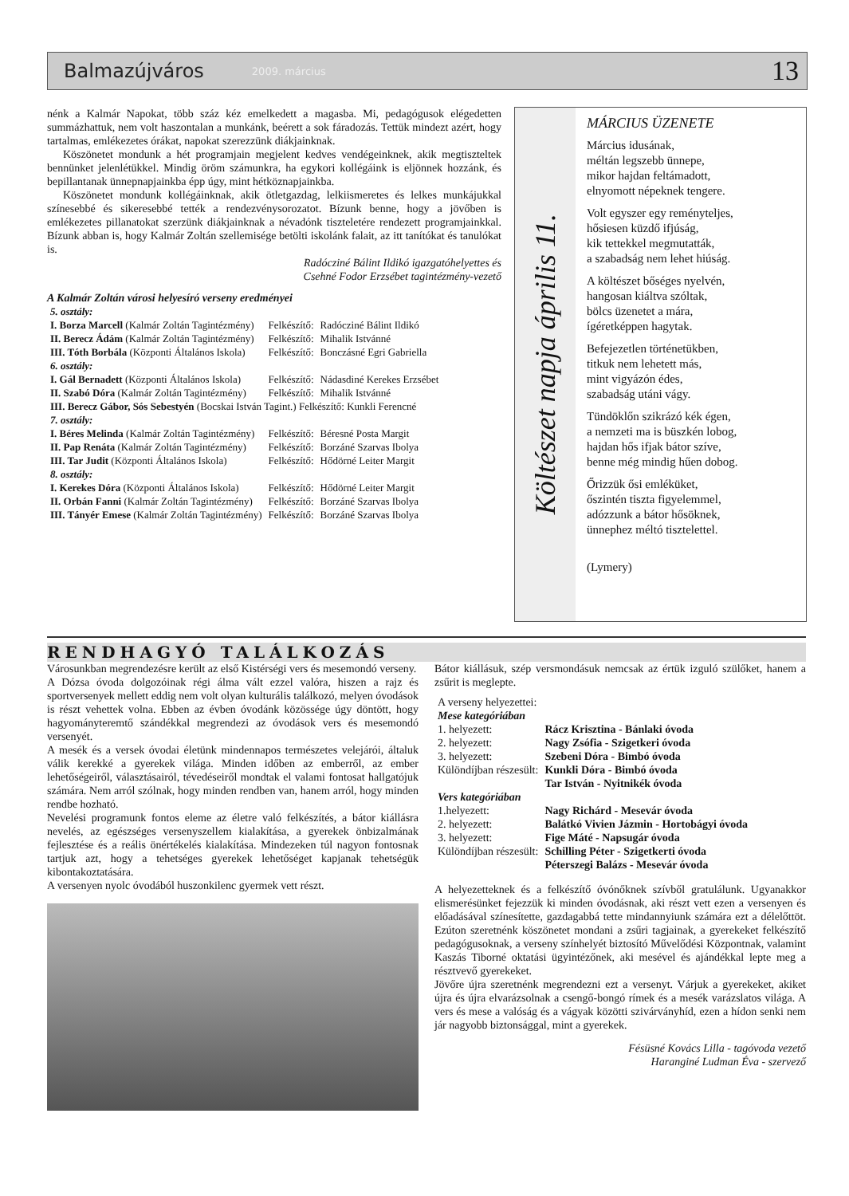Balmazújváros 2009. március 13
nénk a Kalmár Napokat, több száz kéz emelkedett a magasba. Mi, pedagógusok elégedetten summázhattuk, nem volt haszontalan a munkánk, beérett a sok fáradozás. Tettük mindezt azért, hogy tartalmas, emlékezetes órákat, napokat szerezzünk diákjainknak.
Köszönetet mondunk a hét programjain megjelent kedves vendégeinknek, akik megtiszteltek bennünket jelenlétükkel. Mindig öröm számunkra, ha egykori kollégáink is eljönnek hozzánk, és bepillantanak ünnepnapjainkba épp úgy, mint hétköznapjainkba.
Köszönetet mondunk kollégáinknak, akik ötletgazdag, lelkiismeretes és lelkes munkájukkal színesebbé és sikeresebbé tették a rendezvénysorozatot. Bízunk benne, hogy a jövőben is emlékezetes pillanatokat szerzünk diákjainknak a névadónk tiszteletére rendezett programjainkkal. Bízunk abban is, hogy Kalmár Zoltán szellemisége betölti iskolánk falait, az itt tanítókat és tanulókat is.
Radócziné Bálint Ildikó igazgatóhelyettes és
Csehné Fodor Erzsébet tagintézmény-vezető
A Kalmár Zoltán városi helyesíró verseny eredményei
| 5. osztály: | | |
| I. Borza Marcell (Kalmár Zoltán Tagintézmény) | Felkészítő: | Radócziné Bálint Ildikó |
| II. Berecz Ádám (Kalmár Zoltán Tagintézmény) | Felkészítő: | Mihalik Istvánné |
| III. Tóth Borbála (Központi Általános Iskola) | Felkészítő: | Bonczásné Egri Gabriella |
| 6. osztály: | | |
| I. Gál Bernadett (Központi Általános Iskola) | Felkészítő: | Nádasdiné Kerekes Erzsébet |
| II. Szabó Dóra (Kalmár Zoltán Tagintézmény) | Felkészítő: | Mihalik Istvánné |
| III. Berecz Gábor, Sós Sebestyén (Bocskai István Tagint.) Felkészítő: Kunkli Ferencné | | |
| 7. osztály: | | |
| I. Béres Melinda (Kalmár Zoltán Tagintézmény) | Felkészítő: | Béresné Posta Margit |
| II. Pap Renáta (Kalmár Zoltán Tagintézmény) | Felkészítő: | Borzáné Szarvas Ibolya |
| III. Tar Judit (Központi Általános Iskola) | Felkészítő: | Hődörné Leiter Margit |
| 8. osztály: | | |
| I. Kerekes Dóra (Központi Általános Iskola) | Felkészítő: | Hődörné Leiter Margit |
| II. Orbán Fanni (Kalmár Zoltán Tagintézmény) | Felkészítő: | Borzáné Szarvas Ibolya |
| III. Tányér Emese (Kalmár Zoltán Tagintézmény) | Felkészítő: | Borzáné Szarvas Ibolya |
Költészet napja április 11.
MÁRCIUS ÜZENETE
Március idusának,
méltán legszebb ünnepe,
mikor hajdan feltámadott,
elnyomott népeknek tengere.
Volt egyszer egy reményteljes,
hősiesen küzdő ifjúság,
kik tettekkel megmutatták,
a szabadság nem lehet hiúság.
A költészet bőséges nyelvén,
hangosan kiáltva szóltak,
bölcs üzenetet a mára,
ígéretképpen hagytak.
Befejezetlen történetükben,
titkuk nem lehetett más,
mint vigyázón édes,
szabadság utáni vágy.
Tündöklőn szikrázó kék égen,
a nemzeti ma is büszkén lobog,
hajdan hős ifjak bátor szíve,
benne még mindig hűen dobog.
Őrizzük ősi emléküket,
őszintén tiszta figyelemmel,
adózzunk a bátor hősöknek,
ünnephez méltó tisztelettel.
(Lymery)
RENDHAGYÓ TALÁLKOZÁS
Városunkban megrendezésre került az első Kistérségi vers és mesemondó verseny.
A Dózsa óvoda dolgozóinak régi álma vált ezzel valóra, hiszen a rajz és sportversenyek mellett eddig nem volt olyan kulturális találkozó, melyen óvodások is részt vehettek volna. Ebben az évben óvodánk közössége úgy döntött, hogy hagyományteremtő szándékkal megrendezi az óvodások vers és mesemondó versenyét.
A mesék és a versek óvodai életünk mindennapos természetes velejárói, általuk válik kerekké a gyerekek világa. Minden időben az emberről, az ember lehetőségeiről, választásairól, tévedéseiről mondtak el valami fontosat hallgatójuk számára. Nem arról szólnak, hogy minden rendben van, hanem arról, hogy minden rendbe hozható.
Nevelési programunk fontos eleme az életre való felkészítés, a bátor kiállásra nevelés, az egészséges versenyszellem kialakítása, a gyerekek önbizalmának fejlesztése és a reális önértékelés kialakítása. Mindezeken túl nagyon fontosnak tartjuk azt, hogy a tehetséges gyerekek lehetőséget kapjanak tehetségük kibontakoztatására.
A versenyen nyolc óvodából huszonkilenc gyermek vett részt.
Bátor kiállásuk, szép versmondásuk nemcsak az értük izguló szülőket, hanem a zsűrit is meglepte.
| A verseny helyezettei: | |
| Mese kategóriában | |
| 1. helyezett: | Rácz Krisztina - Bánlaki óvoda |
| 2. helyezett: | Nagy Zsófia - Szigetkeri óvoda |
| 3. helyezett: | Szebeni Dóra - Bimbó óvoda |
| Különdíjban részesült: | Kunkli Dóra - Bimbó óvoda |
| | Tar István - Nyitnikék óvoda |
| Vers kategóriában | |
| 1.helyezett: | Nagy Richárd - Mesevár óvoda |
| 2. helyezett: | Balátkó Vivien Jázmin - Hortobágyi óvoda |
| 3. helyezett: | Fige Máté - Napsugár óvoda |
| Különdíjban részesült: | Schilling Péter - Szigetkerti óvoda |
| | Péterszegi Balázs - Mesevár óvoda |
A helyezetteknek és a felkészítő óvónőknek szívből gratulálunk. Ugyanakkor elismerésünket fejezzük ki minden óvodásnak, aki részt vett ezen a versenyen és előadásával színesítette, gazdagabbá tette mindannyiunk számára ezt a délelőttöt. Ezúton szeretnénk köszönetet mondani a zsűri tagjainak, a gyerekeket felkészítő pedagógusoknak, a verseny színhelyét biztosító Művelődési Központnak, valamint Kaszás Tiborné oktatási ügyintézőnek, aki mesével és ajándékkal lepte meg a résztvevő gyerekeket.
Jövőre újra szeretnénk megrendezni ezt a versenyt. Várjuk a gyerekeket, akiket újra és újra elvarázsolnak a csengő-bongó rímek és a mesék varázslatos világa. A vers és mese a valóság és a vágyak közötti szivárványhíd, ezen a hídon senki nem jár nagyobb biztonsággal, mint a gyerekek.
Fésüsné Kovács Lilla - tagóvoda vezető
Haranginé Ludman Éva - szervező